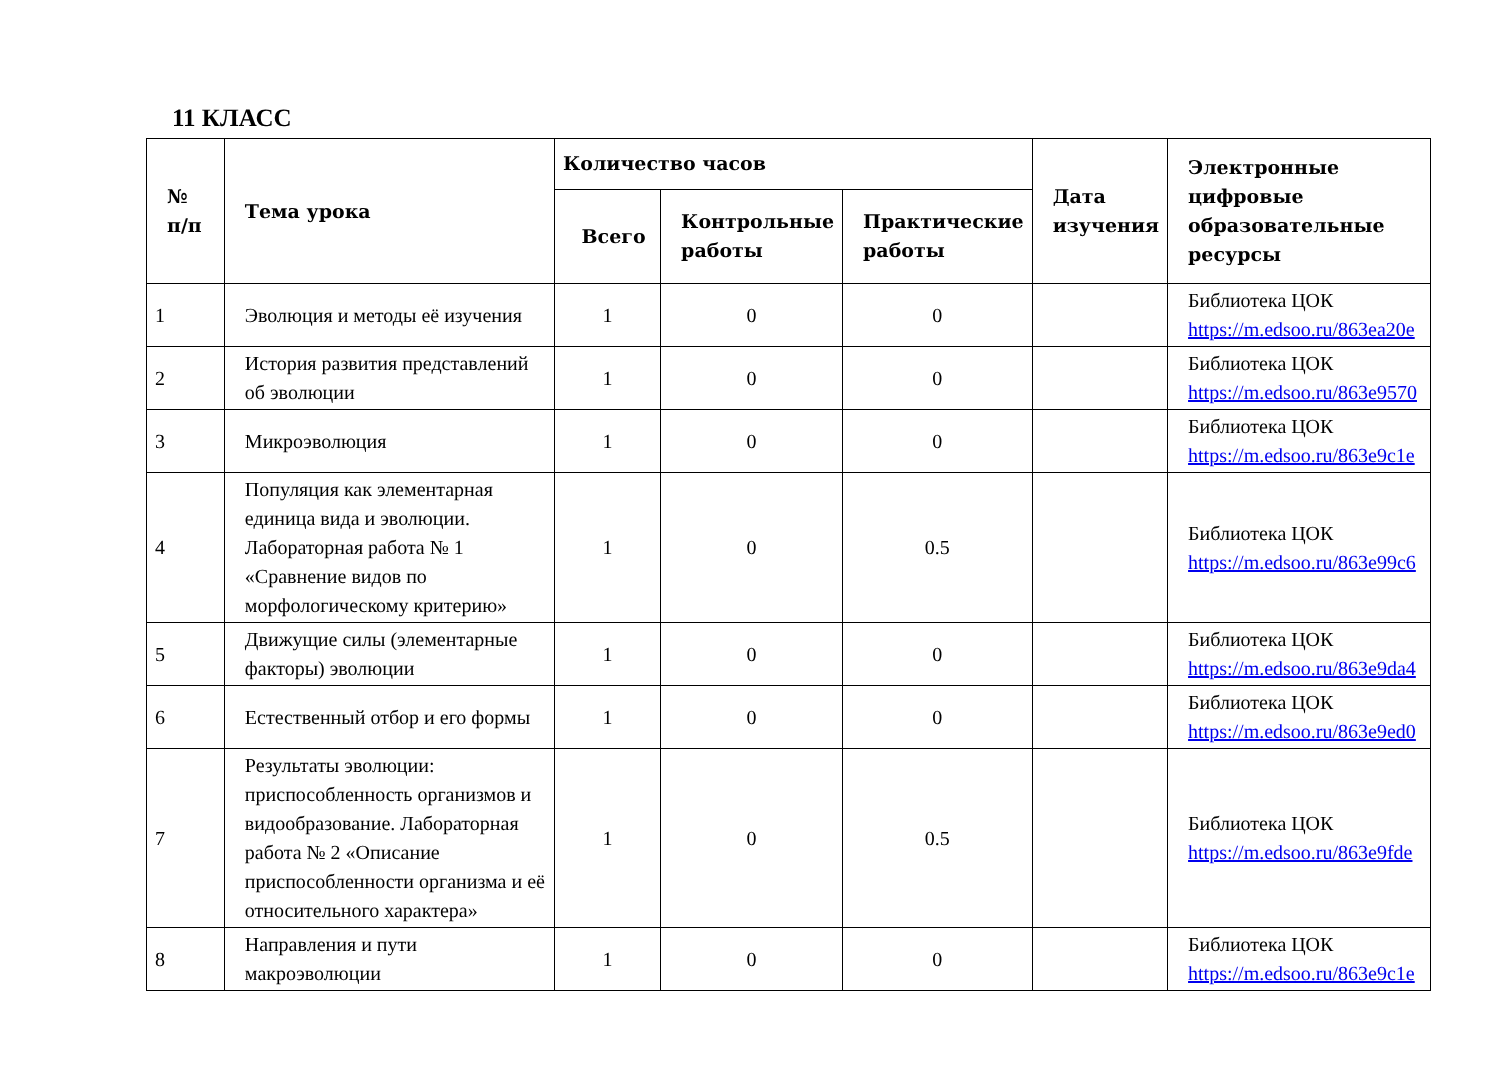11 КЛАСС
| № п/п | Тема урока | Количество часов | | | Дата изучения | Электронные цифровые образовательные ресурсы |
| --- | --- | --- | --- | --- | --- | --- |
| | | Всего | Контрольные работы | Практические работы | | |
| 1 | Эволюция и методы её изучения | 1 | 0 | 0 | | Библиотека ЦОК https://m.edsoo.ru/863ea20e |
| 2 | История развития представлений об эволюции | 1 | 0 | 0 | | Библиотека ЦОК https://m.edsoo.ru/863e9570 |
| 3 | Микроэволюция | 1 | 0 | 0 | | Библиотека ЦОК https://m.edsoo.ru/863e9c1e |
| 4 | Популяция как элементарная единица вида и эволюции. Лабораторная работа № 1 «Сравнение видов по морфологическому критерию» | 1 | 0 | 0.5 | | Библиотека ЦОК https://m.edsoo.ru/863e99c6 |
| 5 | Движущие силы (элементарные факторы) эволюции | 1 | 0 | 0 | | Библиотека ЦОК https://m.edsoo.ru/863e9da4 |
| 6 | Естественный отбор и его формы | 1 | 0 | 0 | | Библиотека ЦОК https://m.edsoo.ru/863e9ed0 |
| 7 | Результаты эволюции: приспособленность организмов и видообразование. Лабораторная работа № 2 «Описание приспособленности организма и её относительного характера» | 1 | 0 | 0.5 | | Библиотека ЦОК https://m.edsoo.ru/863e9fde |
| 8 | Направления и пути макроэволюции | 1 | 0 | 0 | | Библиотека ЦОК https://m.edsoo.ru/863e9c1e |